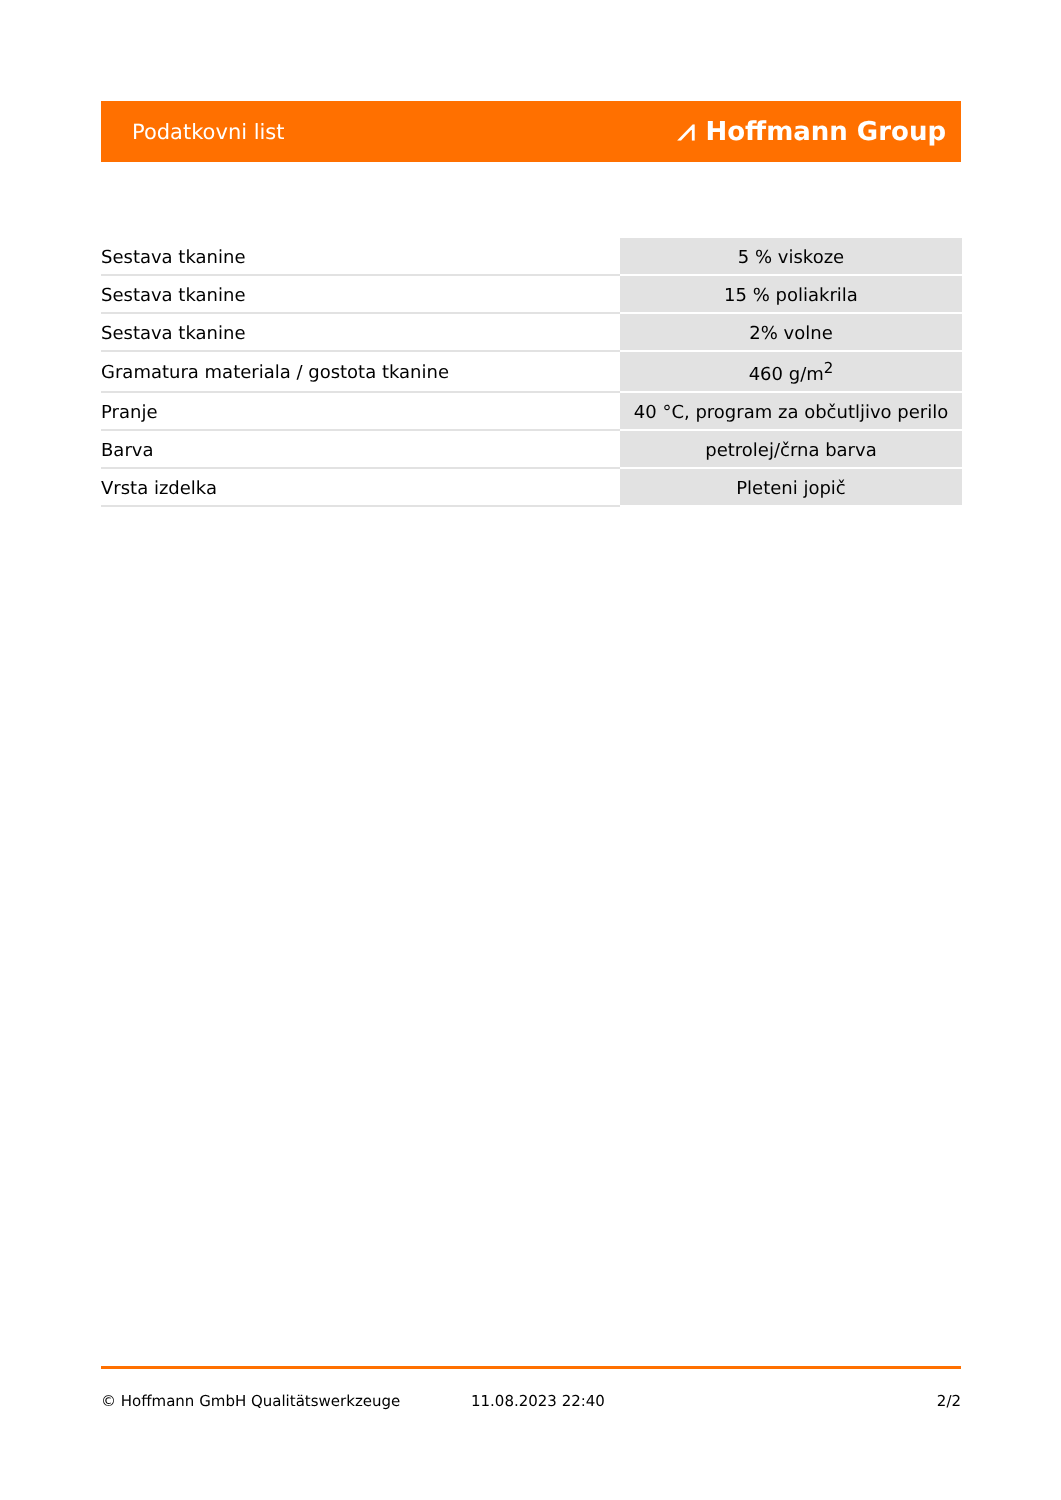Podatkovni list ⩘ Hoffmann Group
| Sestava tkanine | 5 % viskoze |
| Sestava tkanine | 15 % poliakrila |
| Sestava tkanine | 2% volne |
| Gramatura materiala / gostota tkanine | 460 g/m<sup>2</sup> |
| Pranje | 40 °C, program za občutljivo perilo |
| Barva | petrolej/črna barva |
| Vrsta izdelka | Pleteni jopič |
© Hoffmann GmbH Qualitätswerkzeuge 11.08.2023 22:40 2/2